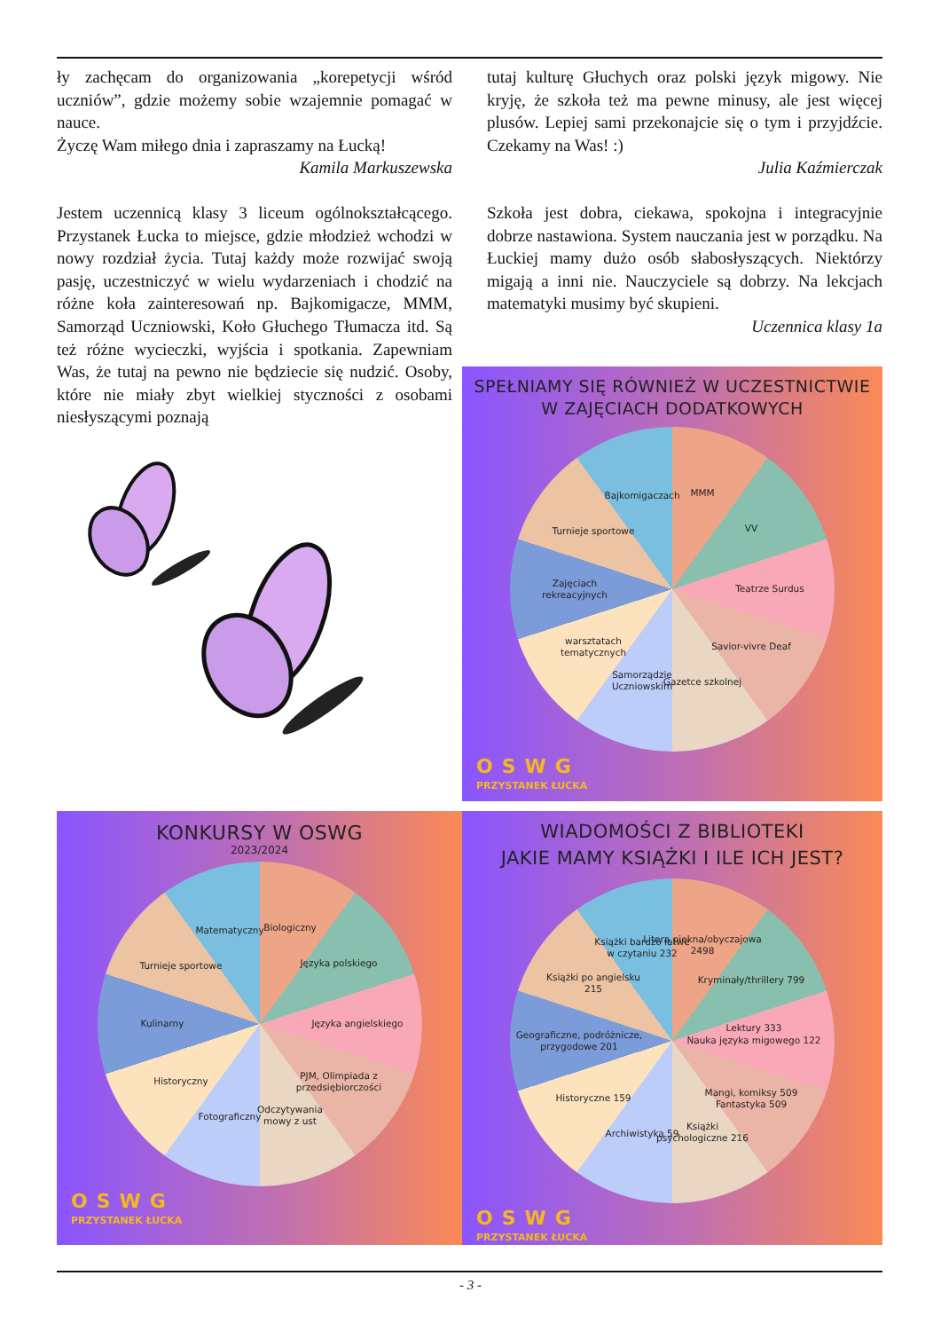ły zachęcam do organizowania „korepetycji wśród uczniów”, gdzie możemy sobie wzajemnie pomagać w nauce.
Życzę Wam miłego dnia i zapraszamy na Łucką!
Kamila Markuszewska
Jestem uczennicą klasy 3 liceum ogólnokształcącego. Przystanek Łucka to miejsce, gdzie młodzież wchodzi w nowy rozdział życia. Tutaj każdy może rozwijać swoją pasję, uczestniczyć w wielu wydarzeniach i chodzić na różne koła zainteresowań np. Bajkomigacze, MMM, Samorząd Uczniowski, Koło Głuchego Tłumacza itd. Są też różne wycieczki, wyjścia i spotkania. Zapewniam Was, że tutaj na pewno nie będziecie się nudzić. Osoby, które nie miały zbyt wielkiej styczności z osobami niesłyszącymi poznają
tutaj kulturę Głuchych oraz polski język migowy. Nie kryję, że szkoła też ma pewne minusy, ale jest więcej plusów. Lepiej sami przekonajcie się o tym i przyjdźcie. Czekamy na Was! :)
Julia Kaźmierczak
Szkoła jest dobra, ciekawa, spokojna i integracyjnie dobrze nastawiona. System nauczania jest w porządku. Na Łuckiej mamy dużo osób słabosłyszących. Niektórzy migają a inni nie. Nauczyciele są dobrzy. Na lekcjach matematyki musimy być skupieni.
Uczennica klasy 1a
SPEŁNIAMY SIĘ RÓWNIEŻ W UCZESTNICTWIE
W ZAJĘCIACH DODATKOWYCH
MMM
VV
Teatrze Surdus
Savior-vivre Deaf
Gazetce szkolnej
Samorządzie
Uczniowskim
warsztatach
tematycznych
Zajęciach
rekreacyjnych
Turnieje sportowe
Bajkomigaczach
OSWG
PRZYSTANEK ŁUCKA
KONKURSY W OSWG
2023/2024
Biologiczny
Języka polskiego
Języka angielskiego
PJM, Olimpiada z
przedsiębiorczości
Odczytywania
mowy z ust
Fotograficzny
Historyczny
Kulinarny
Turnieje sportowe
Matematyczny
OSWG
PRZYSTANEK ŁUCKA
WIADOMOŚCI Z BIBLIOTEKI
JAKIE MAMY KSIĄŻKI I ILE ICH JEST?
Litera piękna/obyczajowa
2498
Kryminały/thrillery 799
Lektury 333
Nauka języka migowego 122
Mangi, komiksy 509
Fantastyka 509
Książki
psychologiczne 216
Archiwistyka 59
Historyczne 159
Geograficzne, podróżnicze,
przygodowe 201
Książki po angielsku
215
Książki bardzo łatwe
w czytaniu 232
OSWG
PRZYSTANEK ŁUCKA
- 3 -